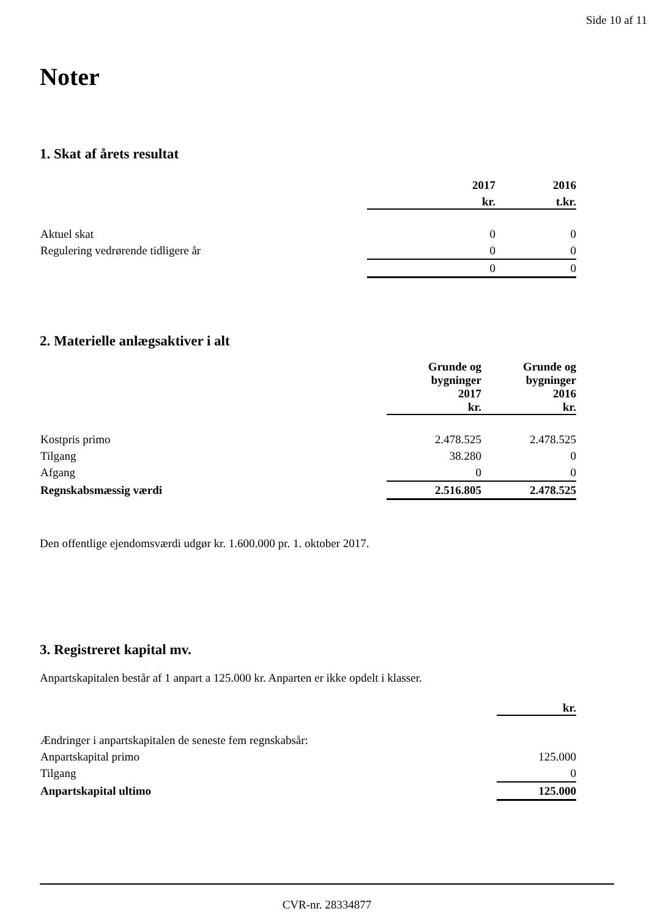Side 10 af 11
Noter
1. Skat af årets resultat
| | 2017 | 2016 |
| --- | --- | --- |
| | kr. | t.kr. |
| Aktuel skat | 0 | 0 |
| Regulering vedrørende tidligere år | 0 | 0 |
| | 0 | 0 |
2. Materielle anlægsaktiver i alt
| | Grunde og bygninger 2017 kr. | Grunde og bygninger 2016 kr. |
| --- | --- | --- |
| Kostpris primo | 2.478.525 | 2.478.525 |
| Tilgang | 38.280 | 0 |
| Afgang | 0 | 0 |
| Regnskabsmæssig værdi | 2.516.805 | 2.478.525 |
Den offentlige ejendomsværdi udgør kr. 1.600.000 pr. 1. oktober 2017.
3. Registreret kapital mv.
Anpartskapitalen består af 1 anpart a 125.000 kr. Anparten er ikke opdelt i klasser.
| | kr. |
| --- | --- |
| Ændringer i anpartskapitalen de seneste fem regnskabsår: | |
| Anpartskapital primo | 125.000 |
| Tilgang | 0 |
| Anpartskapital ultimo | 125.000 |
CVR-nr. 28334877